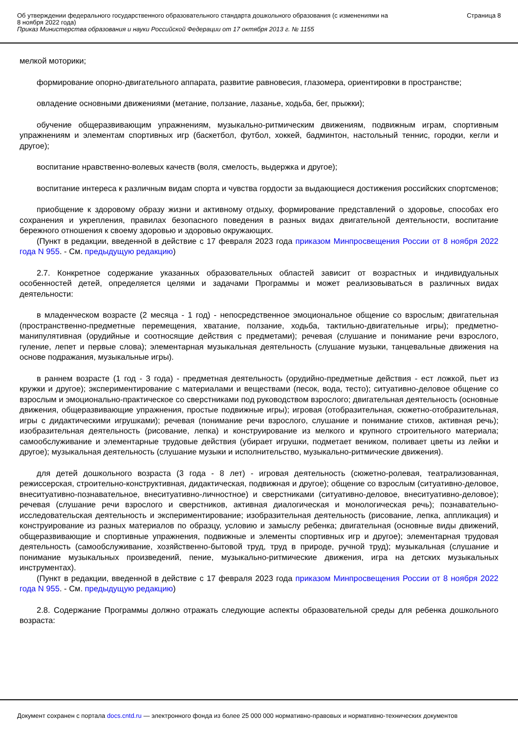Об утверждении федерального государственного образовательного стандарта дошкольного образования (с изменениями на
8 ноября 2022 года)
Приказ Министерства образования и науки Российской Федерации от 17 октября 2013 г. № 1155
Страница 8
мелкой моторики;
формирование опорно-двигательного аппарата, развитие равновесия, глазомера, ориентировки в пространстве;
овладение основными движениями (метание, ползание, лазанье, ходьба, бег, прыжки);
обучение общеразвивающим упражнениям, музыкально-ритмическим движениям, подвижным играм, спортивным упражнениям и элементам спортивных игр (баскетбол, футбол, хоккей, бадминтон, настольный теннис, городки, кегли и другое);
воспитание нравственно-волевых качеств (воля, смелость, выдержка и другое);
воспитание интереса к различным видам спорта и чувства гордости за выдающиеся достижения российских спортсменов;
приобщение к здоровому образу жизни и активному отдыху, формирование представлений о здоровье, способах его сохранения и укрепления, правилах безопасного поведения в разных видах двигательной деятельности, воспитание бережного отношения к своему здоровью и здоровью окружающих.
(Пункт в редакции, введенной в действие с 17 февраля 2023 года приказом Минпросвещения России от 8 ноября 2022 года N 955. - См. предыдущую редакцию)
2.7. Конкретное содержание указанных образовательных областей зависит от возрастных и индивидуальных особенностей детей, определяется целями и задачами Программы и может реализовываться в различных видах деятельности:
в младенческом возрасте (2 месяца - 1 год) - непосредственное эмоциональное общение со взрослым; двигательная (пространственно-предметные перемещения, хватание, ползание, ходьба, тактильно-двигательные игры); предметно-манипулятивная (орудийные и соотносящие действия с предметами); речевая (слушание и понимание речи взрослого, гуление, лепет и первые слова); элементарная музыкальная деятельность (слушание музыки, танцевальные движения на основе подражания, музыкальные игры).
в раннем возрасте (1 год - 3 года) - предметная деятельность (орудийно-предметные действия - ест ложкой, пьет из кружки и другое); экспериментирование с материалами и веществами (песок, вода, тесто); ситуативно-деловое общение со взрослым и эмоционально-практическое со сверстниками под руководством взрослого; двигательная деятельность (основные движения, общеразвивающие упражнения, простые подвижные игры); игровая (отобразительная, сюжетно-отобразительная, игры с дидактическими игрушками); речевая (понимание речи взрослого, слушание и понимание стихов, активная речь); изобразительная деятельность (рисование, лепка) и конструирование из мелкого и крупного строительного материала; самообслуживание и элементарные трудовые действия (убирает игрушки, подметает веником, поливает цветы из лейки и другое); музыкальная деятельность (слушание музыки и исполнительство, музыкально-ритмические движения).
для детей дошкольного возраста (3 года - 8 лет) - игровая деятельность (сюжетно-ролевая, театрализованная, режиссерская, строительно-конструктивная, дидактическая, подвижная и другое); общение со взрослым (ситуативно-деловое, внеситуативно-познавательное, внеситуативно-личностное) и сверстниками (ситуативно-деловое, внеситуативно-деловое); речевая (слушание речи взрослого и сверстников, активная диалогическая и монологическая речь); познавательно-исследовательская деятельность и экспериментирование; изобразительная деятельность (рисование, лепка, аппликация) и конструирование из разных материалов по образцу, условию и замыслу ребенка; двигательная (основные виды движений, общеразвивающие и спортивные упражнения, подвижные и элементы спортивных игр и другое); элементарная трудовая деятельность (самообслуживание, хозяйственно-бытовой труд, труд в природе, ручной труд); музыкальная (слушание и понимание музыкальных произведений, пение, музыкально-ритмические движения, игра на детских музыкальных инструментах).
(Пункт в редакции, введенной в действие с 17 февраля 2023 года приказом Минпросвещения России от 8 ноября 2022 года N 955. - См. предыдущую редакцию)
2.8. Содержание Программы должно отражать следующие аспекты образовательной среды для ребенка дошкольного возраста:
Документ сохранен с портала docs.cntd.ru — электронного фонда из более 25 000 000 нормативно-правовых и нормативно-технических документов